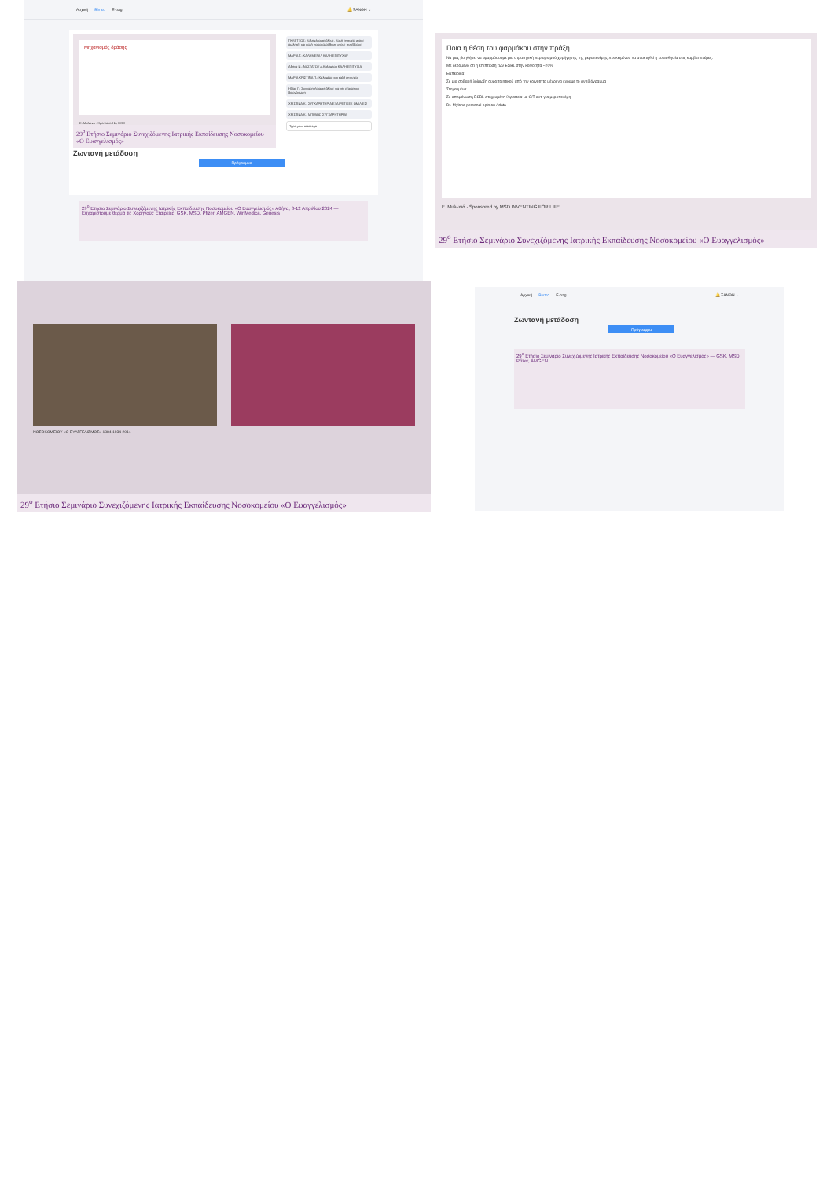Αρχική Βίντεο E-bag 🔔 ΞΑΝΘΗ ⌄
Μηχανισμός δράσης
Ε. Μυλωνά · Sponsored by MSD
29<sup>ο</sup> Ετήσιο Σεμινάριο Συνεχιζόμενης Ιατρικής Εκπαίδευσης Νοσοκομείου «Ο Ευαγγελισμός»
Ζωντανή μετάδοση
Πρόγραμμα
ΓΚΛΕΤΣΟΣ: Καλημέρα σε όλους. Καλή επιτυχία στους ομιλητές και καλή παρακολούθηση στους συνέδρους
ΜΑΡΙΑ Τ.: ΚΑΛΗΜΕΡΑ * ΚΑΛΗ ΕΠΙΤΥΧΙΑ*
Αθηνα Ν.: ΝΑΣΤΑΤΟΥ Α.Καλημερα ΚΑΛΗ ΕΠΙΤΥΧΙΑ
ΜΑΡΙΑ ΧΡΙΣΤΙΝΑ Π.: Καλημέρα και καλή επιτυχία!
Ηλίας Γ.: Συγχαρητήρια σε όλους για την εξαιρετική διοργάνωση
ΧΡΙΣΤΙΝΑ Κ.: ΣΥΓΧΑΡΗΤΗΡΙΑ ΕΞΑΙΡΕΤΙΚΕΣ ΟΜΙΛΙΕΣ!
ΧΡΙΣΤΙΝΑ Κ.: ΜΠΡΑΒΟ ΣΥΓΧΑΡΗΤΗΡΙΑ!
Type your message...
29<sup>ο</sup> Ετήσιο Σεμινάριο Συνεχιζόμενης Ιατρικής Εκπαίδευσης Νοσοκομείου «Ο Ευαγγελισμός» Αθήνα, 8-12 Απριλίου 2024 — Ευχαριστούμε θερμά τις Χορηγούς Εταιρείες: GSK, MSD, Pfizer, AMGEN, WinMedica, Genesis
Ποια η θέση του φαρμάκου στην πράξη…
Να μας βοηθήσει να εφαρμόσουμε μια στρατηγική περιορισμού χορήγησης της μεροπενέμης προκειμένου να ανακτηθεί η ευαισθησία στις καρβαπενέμες.
Με δεδομένο ότι η επίπτωση των ESBL στην κοινότητα ~20%
Εμπειρικά
Σε μια σοβαρή λοίμωξη ουροποιητικού από την κοινότητα μέχρι να έχουμε το αντιβιόγραμμα
Στοχευμένα
Σε απομόνωση ESBL στοχευμένη θεραπεία με C/T αντί για μεροπενέμη
Dr. Mylona personal opinion / data
Ε. Μυλωνά · Sponsored by MSD INVENTING FOR LIFE
29<sup>ο</sup> Ετήσιο Σεμινάριο Συνεχιζόμενης Ιατρικής Εκπαίδευσης Νοσοκομείου «Ο Ευαγγελισμός»
ΝΟΣΟΚΟΜΕΙΟΥ «Ο ΕΥΑΓΓΕΛΙΣΜΟΣ» 1884 1934 2014
29<sup>ο</sup> Ετήσιο Σεμινάριο Συνεχιζόμενης Ιατρικής Εκπαίδευσης Νοσοκομείου «Ο Ευαγγελισμός»
Αρχική Βίντεο E-bag 🔔 ΞΑΝΘΗ ⌄
Ζωντανή μετάδοση
Πρόγραμμα
29<sup>ο</sup> Ετήσιο Σεμινάριο Συνεχιζόμενης Ιατρικής Εκπαίδευσης Νοσοκομείου «Ο Ευαγγελισμός» — GSK, MSD, Pfizer, AMGEN